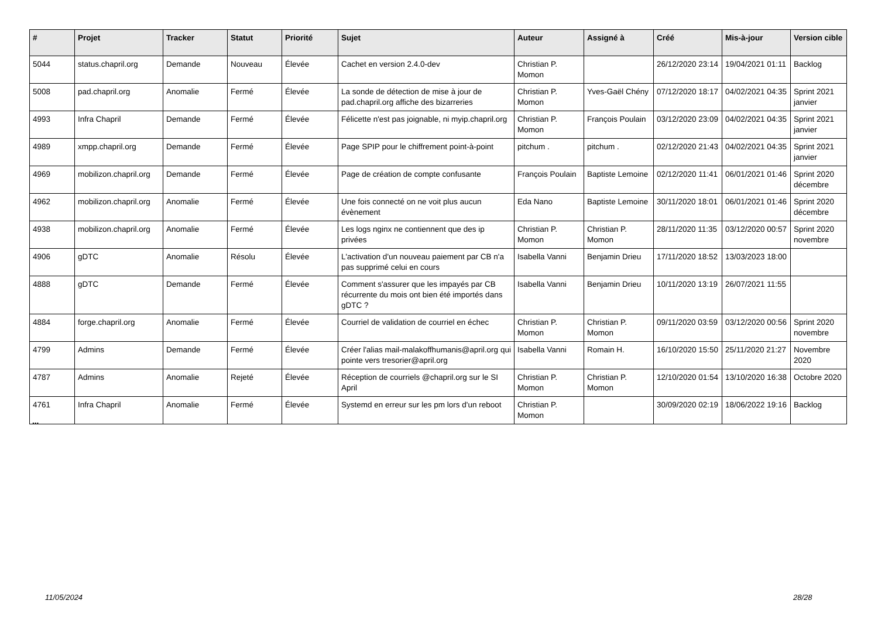| # | Projet | Tracker | Statut | Priorité | Sujet | Auteur | Assigné à | Créé | Mis-à-jour | Version cible |
| --- | --- | --- | --- | --- | --- | --- | --- | --- | --- | --- |
| 5044 | status.chapril.org | Demande | Nouveau | Élevée | Cachet en version 2.4.0-dev | Christian P. Momon | | 26/12/2020 23:14 | 19/04/2021 01:11 | Backlog |
| 5008 | pad.chapril.org | Anomalie | Fermé | Élevée | La sonde de détection de mise à jour de pad.chapril.org affiche des bizarreries | Christian P. Momon | Yves-Gaël Chény | 07/12/2020 18:17 | 04/02/2021 04:35 | Sprint 2021 janvier |
| 4993 | Infra Chapril | Demande | Fermé | Élevée | Félicette n'est pas joignable, ni myip.chapril.org | Christian P. Momon | François Poulain | 03/12/2020 23:09 | 04/02/2021 04:35 | Sprint 2021 janvier |
| 4989 | xmpp.chapril.org | Demande | Fermé | Élevée | Page SPIP pour le chiffrement point-à-point | pitchum . | pitchum . | 02/12/2020 21:43 | 04/02/2021 04:35 | Sprint 2021 janvier |
| 4969 | mobilizon.chapril.org | Demande | Fermé | Élevée | Page de création de compte confusante | François Poulain | Baptiste Lemoine | 02/12/2020 11:41 | 06/01/2021 01:46 | Sprint 2020 décembre |
| 4962 | mobilizon.chapril.org | Anomalie | Fermé | Élevée | Une fois connecté on ne voit plus aucun évènement | Eda Nano | Baptiste Lemoine | 30/11/2020 18:01 | 06/01/2021 01:46 | Sprint 2020 décembre |
| 4938 | mobilizon.chapril.org | Anomalie | Fermé | Élevée | Les logs nginx ne contiennent que des ip privées | Christian P. Momon | Christian P. Momon | 28/11/2020 11:35 | 03/12/2020 00:57 | Sprint 2020 novembre |
| 4906 | gDTC | Anomalie | Résolu | Élevée | L'activation d'un nouveau paiement par CB n'a pas supprimé celui en cours | Isabella Vanni | Benjamin Drieu | 17/11/2020 18:52 | 13/03/2023 18:00 | |
| 4888 | gDTC | Demande | Fermé | Élevée | Comment s'assurer que les impayés par CB récurrente du mois ont bien été importés dans gDTC ? | Isabella Vanni | Benjamin Drieu | 10/11/2020 13:19 | 26/07/2021 11:55 | |
| 4884 | forge.chapril.org | Anomalie | Fermé | Élevée | Courriel de validation de courriel en échec | Christian P. Momon | Christian P. Momon | 09/11/2020 03:59 | 03/12/2020 00:56 | Sprint 2020 novembre |
| 4799 | Admins | Demande | Fermé | Élevée | Créer l'alias mail-malakoffhumanis@april.org qui pointe vers tresorier@april.org | Isabella Vanni | Romain H. | 16/10/2020 15:50 | 25/11/2020 21:27 | Novembre 2020 |
| 4787 | Admins | Anomalie | Rejeté | Élevée | Réception de courriels @chapril.org sur le SI April | Christian P. Momon | Christian P. Momon | 12/10/2020 01:54 | 13/10/2020 16:38 | Octobre 2020 |
| 4761 | Infra Chapril | Anomalie | Fermé | Élevée | Systemd en erreur sur les pm lors d'un reboot | Christian P. Momon | | 30/09/2020 02:19 | 18/06/2022 19:16 | Backlog |
...
11/05/2024 28/28